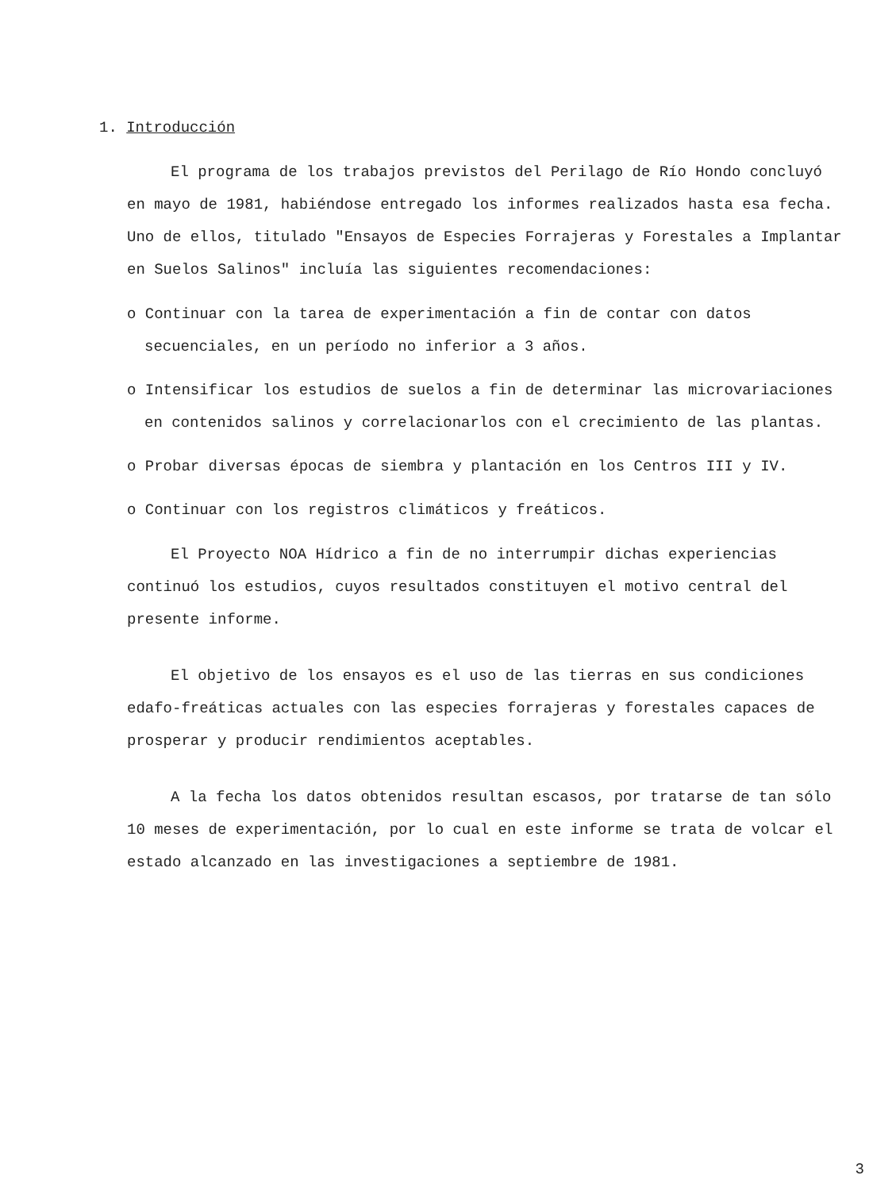1. Introducción
El programa de los trabajos previstos del Perilago de Río Hondo concluyó en mayo de 1981, habiéndose entregado los informes realizados hasta esa fecha. Uno de ellos, titulado "Ensayos de Especies Forrajeras y Forestales a Implantar en Suelos Salinos" incluía las siguientes recomendaciones:
o Continuar con la tarea de experimentación a fin de contar con datos secuenciales, en un período no inferior a 3 años.
o Intensificar los estudios de suelos a fin de determinar las microvariaciones en contenidos salinos y correlacionarlos con el crecimiento de las plantas.
o Probar diversas épocas de siembra y plantación en los Centros III y IV.
o Continuar con los registros climáticos y freáticos.
El Proyecto NOA Hídrico a fin de no interrumpir dichas experiencias continuó los estudios, cuyos resultados constituyen el motivo central del presente informe.
El objetivo de los ensayos es el uso de las tierras en sus condiciones edafo-freáticas actuales con las especies forrajeras y forestales capaces de prosperar y producir rendimientos aceptables.
A la fecha los datos obtenidos resultan escasos, por tratarse de tan sólo 10 meses de experimentación, por lo cual en este informe se trata de volcar el estado alcanzado en las investigaciones a septiembre de 1981.
3